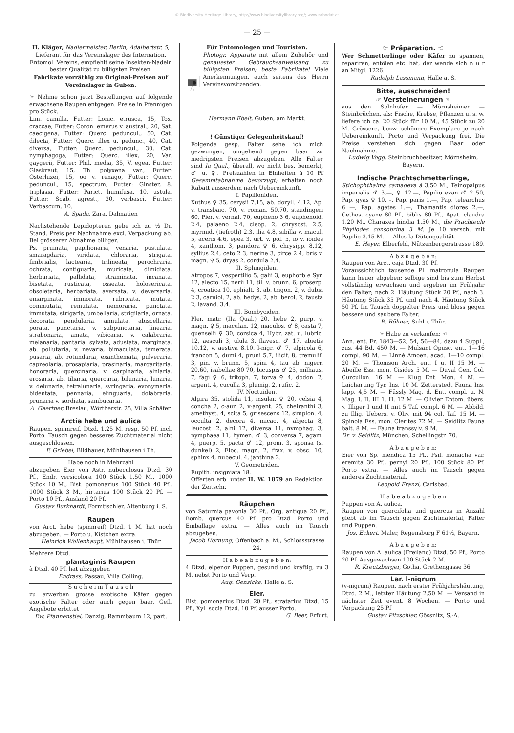© Biodiversity Heritage Library, http://www.biodiversitylibrary.org/; www.zobodat.at
— 25 —
H. Kläger, Nadlermeister, Berlin, Adalbertstr. 5,
Lieferant für das Vereinslager des Internation. Entomol. Vereins, empfiehlt seine Insekten-Nadeln bester Qualität zu billigsten Preisen.
Fabrikate vorräthig zu Original-Preisen auf Vereinslager in Guben.
☞ Nehme schon jetzt Bestellungen auf folgende erwachsene Raupen entgegen. Preise in Pfennigen pro Stück.
Lim. camilla, Futter: Lonic. etrusca, 15, Tox. craccae, Futter: Coron. emerus v. austral., 20, Sat. caecigena, Futter: Querc. peduncul., 50, Cat. dilecta, Futter: Querc. illex u. pedunc., 40, Cat. diversa, Futter: Querc. peduncul., 30, Cat. nymphagoga, Futter: Querc. illex, 20, Var. gaygerii, Futter: Phil. media, 35, V. egea, Futter: Glaskraut, 15, Th. polyxena var., Futter: Osterluzei, 15, oo v. renago, Futter: Querc. peduncul., 15, spectrum, Futter: Ginster, 8, triplasia, Futter: Parict. humifusa, 10, ustula, Futter: Scab. agrest., 30, verbasci, Futter: Verbascum, 10.
A. Spada, Zara, Dalmatien
Nachstehende Lepidopteren gebe ich zu ½ Dr. Stand. Preis per Nachnahme excl. Verpackung ab. Bei grösserer Abnahme billiger.
Ps. pruinata, papilionaria, venaria, pustulata, smaragdaria, viridata, chloraria, strigata, fimbrialis, lactearia, trilineata, perochraria, ochrata, contiguaria, muricata, dimidiata, herbariata, pallidata, straminata, incanata, bisetata, rusticata, osseata, holosericata, obsoletaria, herbariata, aversata, v. deversaria, emarginata, immorata, rubricata, mutata, commutata, remutata, nemoraria, punctata, immutata, strigaria, umbellaria, strigilaria, ornata, decorata, pendularia, annulata, abiscellaria, porata, punctaria, v. subpunctaria, linearia, strabonaria, amata, vibicaria, v. calabraria, melanaria, pantaria, sylvata, adustata, marginata, ab. pollutaria, v. nevaria, bimaculata, temerata, pusaria, ab. rotundaria, exanthemata, pulveraria, capreolaria, prosapiaria, prasinaria, margaritaria, honoraria, quercinaria, v. carpinaria, alniaria, erosaria, ab. tiliaria, quercaria, bilunaria, lunaria, v. delunaria, tetralunaria, syringaria, evonymaria, bidentata, pennaria, elinguaria, dolabraria, prunaria v. sordiata, sambucaria.
A. Gaertner, Breslau, Wörtherstr. 25, Villa Schäfer.
Arctia hebe und aulica
Raupen, spinnreif, Dtzd. 1.25 M. resp. 50 Pf. incl. Porto. Tausch gegen besseres Zuchtmaterial nicht ausgeschlossen.
F. Griebel, Bildhauer, Mühlhausen i Th.
Habe noch in Mehrzahl
abzugeben Eier von Astr. nubeculosus Dtzd. 30 Pf., Endr. versicolora 100 Stück 1.50 M., 1000 Stück 10 M., Bist. pomonarius 100 Stück 40 Pf., 1000 Stück 3 M., hirtarius 100 Stück 20 Pf. — Porto 10 Pf., Ausland 20 Pf.
Gustav Burkhardt, Formtischler, Altenburg i. S.
Raupen
von Arct. hebe (spinnreif) Dtzd. 1 M. hat noch abzugeben. — Porto u. Kistchen extra.
Heinrich Wollenhaupt, Mühlhausen i. Thür
Mehrere Dtzd.
plantaginis Raupen
à Dtzd. 40 Pf. hat abzugeben
Endrass, Passau, Villa Colling.
S u c h e i m T a u s c h
zu erwerben grosse exotische Käfer gegen exotische Falter oder auch gegen baar. Gefl. Angebote erbittet
Ew. Pfannenstiel, Danzig, Rammbaum 12, part.
Für Entomologen und Touristen.
Photogr. Apparate mit allem Zubehör und genauester Gebrauchsanweisung zu billigsten Preisen; beste Fabrikate! Viele Anerkennungen, auch seitens des Herrn Vereinsvorsitzenden.
Hermann Ebelt, Guben, am Markt.
! Günstiger Gelegenheitskauf!
Folgende gesp. Falter sehe ich mich gezwungen, umgehend gegen baar zu niedrigsten Preisen abzugeben. Alle Falter sind Ia Qual., überall, wo nicht bes. bemerkt, ♂ u. ♀. Preiszahlen in Einheiten à 10 Pf Gesammtabnahme bevorzugt; erhalten noch Rabatt ausserdem nach Uebereinkunft.
I. Papilioniden.
Xuthus ♀ 35, cerysii 7.15, ab. doryll. 4.12, Ap. v. transbaic. 70, v. roman. 50.70, staudingeri 60, Pier. v. vernal. 70, eupheno 3 6, euphenoid. 2.4, palaeno 2.4, cleop. 2, chrysost. 2.5, myrmid. (tiefroth) 2.3, ilia 4.8, sibilla v. macul. 5, aceris 4.6, egea 3, urt. v. pol. 5, io v. ioides 4, xanthom. 3, pandora ♀ 6, chrysipp. 8.12, syllius 2.4, ceto 2 3, nerine 3, circe 2 4, bris v. magn. ♀ 5, dryas 2, cordula 2.4.
II. Sphingiden.
Atropos 7, vespertilio 5, galii 3, euphorb e Syr. 12, alecto 15, nerii 11, til. v. brunn. 6, proserp. 4, croatica 10, ephialt. 3, ab. trigon. 2, v. dubia 2.3, carniol. 2, ab. hedys. 2, ab. berol. 2, fausta 2, lavand. 3.4.
III. Bombyciden.
Pler. matr. (IIa Qual.) 20, hebe 2, purp. v. magn. ♀ 5, maculan. 12, maculos. ♂ 8, casta 7, quenselii ♀ 30, corsica 4, Hybr. zat. u. lubric. 12, aesculi 3, ulula 3, flavesc. ♂ 17, abietis 10.12, v. aestiva 8.10. l-nigr. ♂ 7, alpicola 6, francon 5, dumi 4, pruni 5.7, ilicif. 8, tremulif. 3, pin. v. brunn. 5, spini 4, tau ab. nigerr. 20.60, isabellae 80 70, bicuspis ♂ 25, milhaus. 7, fagi ♀ 6, tritoph. 7, torva ♀ 4, dodon. 2, argent. 4, cuculla 3, plumig. 2, rufic. 2.
IV. Noctuiden.
Algira 35, stolida 11, insular. ♀ 20, celsia 4, concha 2, c-aur. 2, v-argent. 25, cheiranthi 3, amethyst. 4, scita 5, grisescens 12, simplon. 4, occulta 2, decora 4, micac. 4, abjecta 8, leucost. 2, alni 12, diversa 11, nymphag. 3, nymphaea 11, hymen. ♂ 3, conversa 7, agam. 4, puerp. 5, pacta ♂ 12, prom. 3, sponsa (s. dunkel) 2, Eloc. magn. 2, frax. v. obsc. 10, sphinx 4, nubecul. 4, janthina 2.
V. Geometriden.
Eupith. insigniata 18.
Offerten erb. unter H. W. 1879 an Redaktion der Zeitschr.
Räupchen
von Saturnia pavonia 30 Pf., Org. antiqua 20 Pf., Bomb. quercus 40 Pf. pro Dtzd. Porto und Emballage extra. — Alles auch im Tausch abzugeben.
Jacob Hornung, Offenbach a. M., Schlossstrasse 24.
H a b e a b z u g e b e n:
4 Dtzd. elpenor Puppen, gesund und kräftig, zu 3 M. nebst Porto und Verp.
Aug. Gensicke, Halle a. S.
Eier.
Bist. pomonarius Dtzd. 20 Pf., stratarius Dtzd. 15 Pf., Xyl. socia Dtzd. 10 Pf. ausser Porto.
G. Beer, Erfurt.
☞ Präparation. ☜
Wer Schmetterlinge oder Käfer zu spannen, repariren, entölen etc. hat, der wende sich n u r an Mitgl. 1226.
Rudolph Lassmann, Halle a. S.
Bitte, ausschneiden!
☞ Versteinerungen ☜
aus den Solnhofer — Mörnsheimer — Steinbrüchen, als: Fische, Krebse, Pflanzen u. s. w. liefere ich ca. 20 Stück für 10 M., 45 Stück zu 20 M. Grössere, bezw. schönere Exemplare je nach Uebereinkunft. Porto und Verpackung frei. Die Preise verstehen sich gegen Baar oder Nachnahme.
Ludwig Vogg, Steinbruchbesitzer, Mörnsheim, Bayern.
Indische Prachtschmetterlinge,
Stichophthalma camadeva à 3.50 M., Teinopalpus imperialis ♂ 3.—, ♀ 12.—, Papilio evan ♂ 2 50, Pap. gyas ♀ 10. –, Pap. paris 1.—, Pap. telearchus 6 —, Pap. agetes 1.—, Thamantis diores 2.—, Cethos. cyane 80 Pf., biblis 80 Pf., Apat. claudra 1.20 M., Charaxes hindia 1.50 M., die Prachteule Phyllodes consobrina 3 M. Je 10 versch. mit Papilio 3.15 M. — Alles Ia Dütenqualität.
E. Heyer, Elberfeld, Nützenbergerstrasse 189.
A b z u g e b e n:
Raupen von Arct. caja Dtzd. 30 Pf.
Voraussichtlich tausende Pl. matronula Raupen kann heuer abgeben; selbige sind bis zum Herbst vollständig erwachsen und ergeben im Frühjahr den Falter; nach 2. Häutung Stück 20 Pf., nach 3. Häutung Stück 35 Pf. und nach 4. Häutung Stück 50 Pf. Im Tausch doppelter Preis und bloss gegen bessere und saubere Falter.
R. Röhner, Suhl i. Thür.
☞ Habe zu verkaufen: ☜
Ann. ent. Fr. 1843—52, 54, 56—84, dazu 4 Suppl., zus. 44 Bd. 450 M. — Mulsant Opusc. ent. 1—16 compl. 90 M. — Linné Amoen. acad. 1—10 compl. 20 M. — Thomson Arch. ent. I u. II 15 M. — Abeille Ess. mon. Cisides 5 M. — Duval Gen. Col. Curculion. 16 M. — Klug Ent. Mon. 4 M. — Laicharting Tyr. Ins. 10 M. Zetterstedt Fauna Ins. lapp. 4,5 M. — Füssly Mag. d. Ent. compl. u. N. Mag. I, II, III 1. H. 12 M. — Olivier Entom. übers. v. Illiger I und II mit 5 Taf. compl. 6 M. — Abbild. zu Illig. Uebers. v. Oliv. mit 94 col. Taf. 15 M. — Spinola Ess. mon. Clerites 72 M. — Seidlitz Fauna balt. 8 M. — Fauna transsylv. 9 M.
Dr. v. Seidlitz, München, Schellingstr. 70.
A b z u g e b e n:
Eier von Sp. mendica 15 Pf., Psil. monacha var. eremita 30 Pf., pernyi 20 Pf., 100 Stück 80 Pf. Porto extra. — Alles auch im Tausch gegen anderes Zuchtmaterial.
Leopold Franzl, Carlsbad.
H a b e a b z u g e b e n
Puppen von A. aulica.
Raupen von quercifolia und quercus in Anzahl giebt ab im Tausch gegen Zuchtmaterial, Falter und Puppen.
Jos. Eckert, Maler, Regensburg F 61½, Bayern.
A b z u g e b e n:
Raupen von A. aulica (Freiland) Dtzd. 50 Pf., Porto 20 Pf. Ausgewachsen 100 Stück 2 M.
R. Kreutzberger, Gotha, Grethengasse 36.
Lar. l-nigrum
(v-nigrum) Raupen, nach erster Frühjahrshäutung, Dtzd. 2 M., letzter Häutung 2.50 M. — Versand in nächster Zeit event. 8 Wochen. — Porto und Verpackung 25 Pf
Gustav Pitzschler, Gössnitz, S.-A.